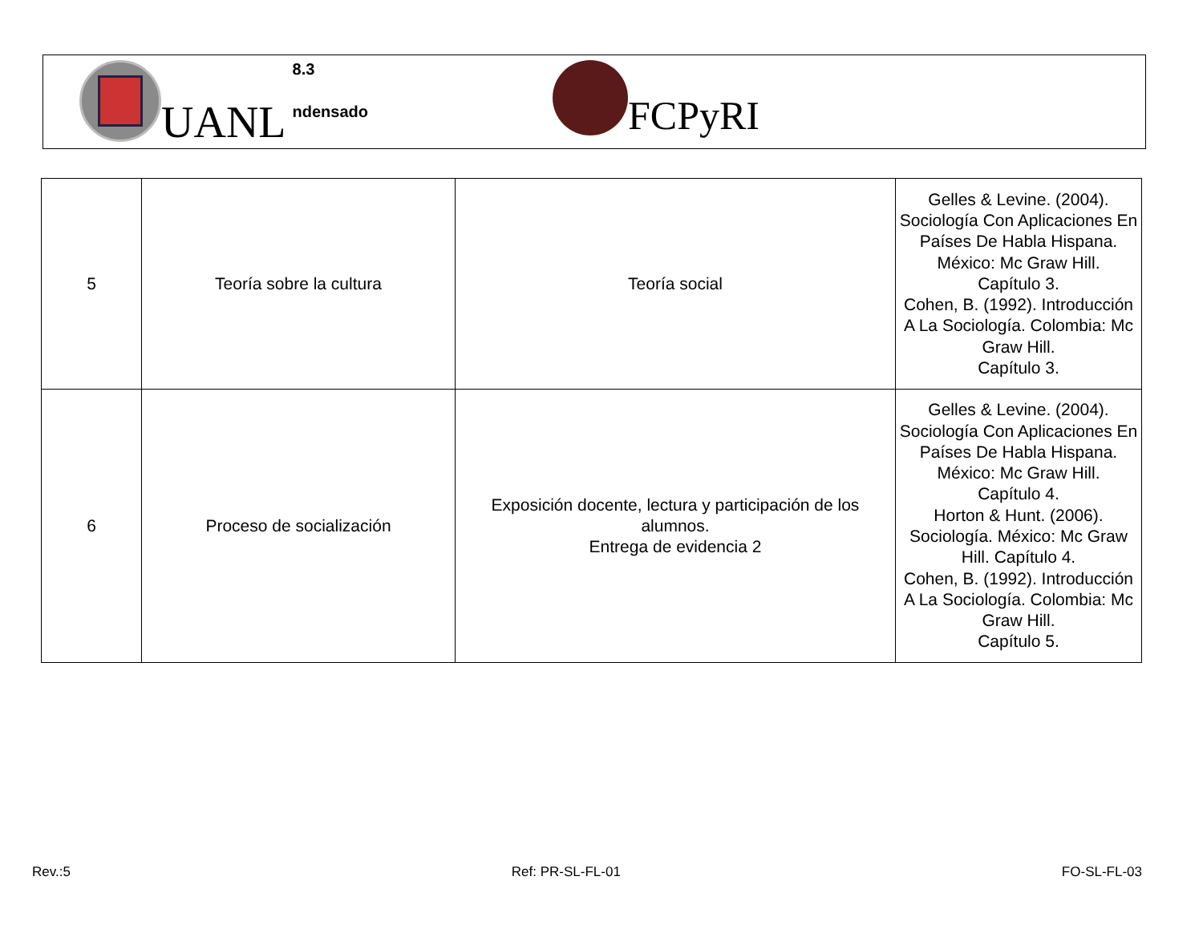UANL
8.3
ndensado
FCPyRI
| 5 | Teoría sobre la cultura | Teoría social | Gelles & Levine. (2004). Sociología Con Aplicaciones En Países De Habla Hispana. México: Mc Graw Hill. Capítulo 3. Cohen, B. (1992). Introducción A La Sociología. Colombia: Mc Graw Hill. Capítulo 3. |
| 6 | Proceso de socialización | Exposición docente, lectura y participación de los alumnos. Entrega de evidencia 2 | Gelles & Levine. (2004). Sociología Con Aplicaciones En Países De Habla Hispana. México: Mc Graw Hill. Capítulo 4. Horton & Hunt. (2006). Sociología. México: Mc Graw Hill. Capítulo 4. Cohen, B. (1992). Introducción A La Sociología. Colombia: Mc Graw Hill. Capítulo 5. |
Rev.:5 Ref: PR-SL-FL-01 FO-SL-FL-03